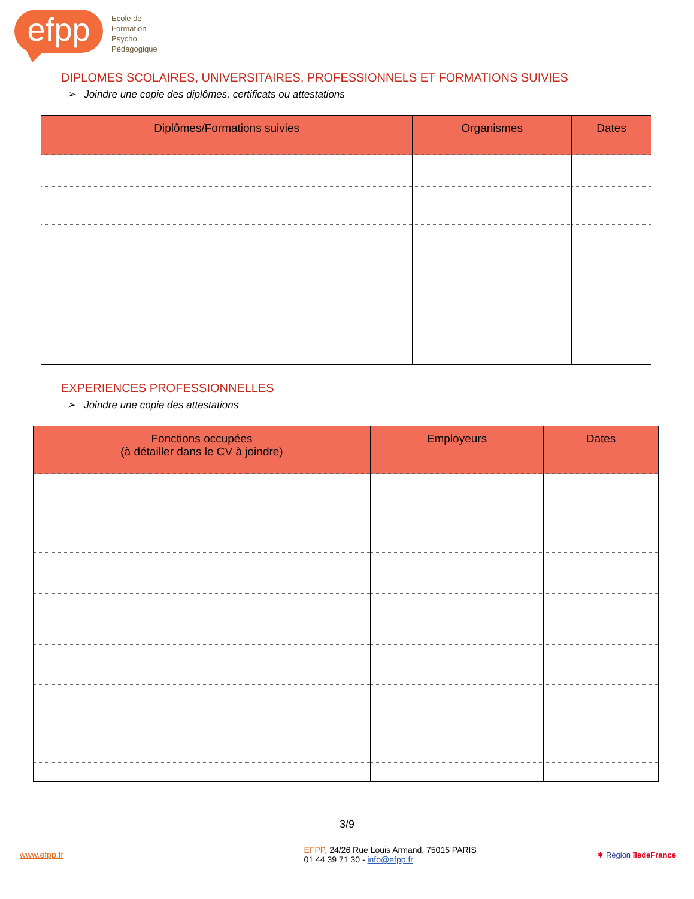efpp
Ecole de
Formation
Psycho
Pédagogique
DIPLOMES SCOLAIRES, UNIVERSITAIRES, PROFESSIONNELS ET FORMATIONS SUIVIES
➢ Joindre une copie des diplômes, certificats ou attestations
| Diplômes/Formations suivies | Organismes | Dates |
| --- | --- | --- |
EXPERIENCES PROFESSIONNELLES
➢ Joindre une copie des attestations
| Fonctions occupées (à détailler dans le CV à joindre) | Employeurs | Dates |
| --- | --- | --- |
3/9
www.efpp.fr EFPP, 24/26 Rue Louis Armand, 75015 PARIS
01 44 39 71 30 - info@efpp.fr ✶ Région îledeFrance